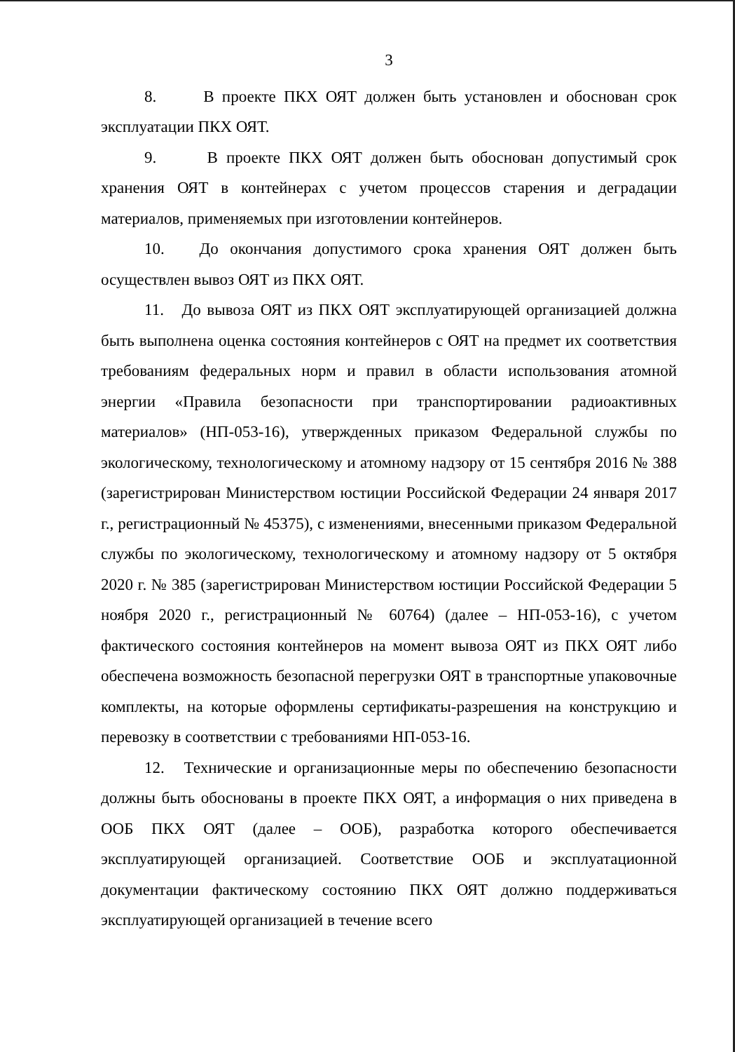3
8. В проекте ПКХ ОЯТ должен быть установлен и обоснован срок эксплуатации ПКХ ОЯТ.
9. В проекте ПКХ ОЯТ должен быть обоснован допустимый срок хранения ОЯТ в контейнерах с учетом процессов старения и деградации материалов, применяемых при изготовлении контейнеров.
10. До окончания допустимого срока хранения ОЯТ должен быть осуществлен вывоз ОЯТ из ПКХ ОЯТ.
11. До вывоза ОЯТ из ПКХ ОЯТ эксплуатирующей организацией должна быть выполнена оценка состояния контейнеров с ОЯТ на предмет их соответствия требованиям федеральных норм и правил в области использования атомной энергии «Правила безопасности при транспортировании радиоактивных материалов» (НП-053-16), утвержденных приказом Федеральной службы по экологическому, технологическому и атомному надзору от 15 сентября 2016 № 388 (зарегистрирован Министерством юстиции Российской Федерации 24 января 2017 г., регистрационный № 45375), с изменениями, внесенными приказом Федеральной службы по экологическому, технологическому и атомному надзору от 5 октября 2020 г. № 385 (зарегистрирован Министерством юстиции Российской Федерации 5 ноября 2020 г., регистрационный № 60764) (далее – НП-053-16), с учетом фактического состояния контейнеров на момент вывоза ОЯТ из ПКХ ОЯТ либо обеспечена возможность безопасной перегрузки ОЯТ в транспортные упаковочные комплекты, на которые оформлены сертификаты-разрешения на конструкцию и перевозку в соответствии с требованиями НП-053-16.
12. Технические и организационные меры по обеспечению безопасности должны быть обоснованы в проекте ПКХ ОЯТ, а информация о них приведена в ООБ ПКХ ОЯТ (далее – ООБ), разработка которого обеспечивается эксплуатирующей организацией. Соответствие ООБ и эксплуатационной документации фактическому состоянию ПКХ ОЯТ должно поддерживаться эксплуатирующей организацией в течение всего